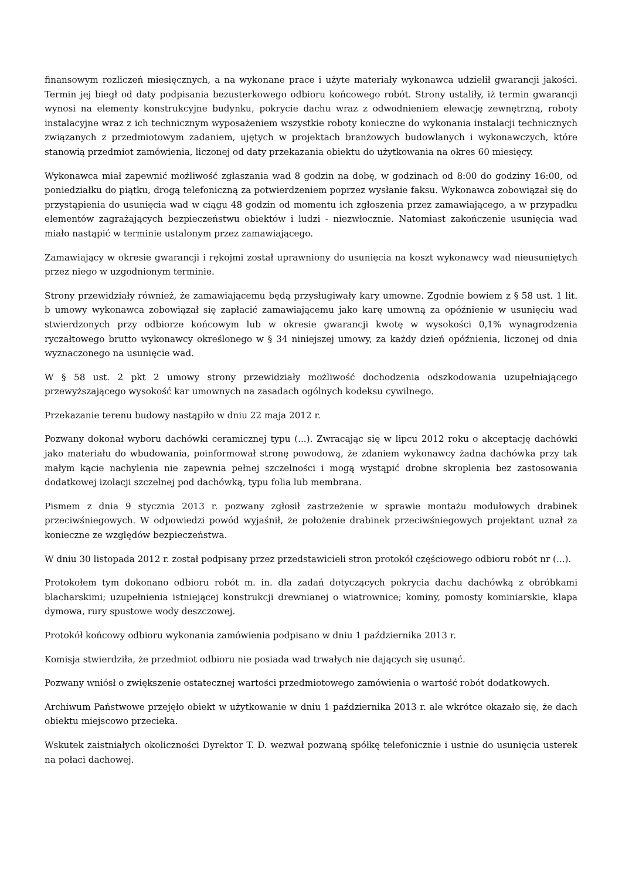finansowym rozliczeń miesięcznych, a na wykonane prace i użyte materiały wykonawca udzielił gwarancji jakości. Termin jej biegł od daty podpisania bezusterkowego odbioru końcowego robót. Strony ustaliły, iż termin gwarancji wynosi na elementy konstrukcyjne budynku, pokrycie dachu wraz z odwodnieniem elewację zewnętrzną, roboty instalacyjne wraz z ich technicznym wyposażeniem wszystkie roboty konieczne do wykonania instalacji technicznych związanych z przedmiotowym zadaniem, ujętych w projektach branżowych budowlanych i wykonawczych, które stanowią przedmiot zamówienia, liczonej od daty przekazania obiektu do użytkowania na okres 60 miesięcy.
Wykonawca miał zapewnić możliwość zgłaszania wad 8 godzin na dobę, w godzinach od 8:00 do godziny 16:00, od poniedziałku do piątku, drogą telefoniczną za potwierdzeniem poprzez wysłanie faksu. Wykonawca zobowiązał się do przystąpienia do usunięcia wad w ciągu 48 godzin od momentu ich zgłoszenia przez zamawiającego, a w przypadku elementów zagrażających bezpieczeństwu obiektów i ludzi - niezwłocznie. Natomiast zakończenie usunięcia wad miało nastąpić w terminie ustalonym przez zamawiającego.
Zamawiający w okresie gwarancji i rękojmi został uprawniony do usunięcia na koszt wykonawcy wad nieusuniętych przez niego w uzgodnionym terminie.
Strony przewidziały również, że zamawiającemu będą przysługiwały kary umowne. Zgodnie bowiem z § 58 ust. 1 lit. b umowy wykonawca zobowiązał się zapłacić zamawiającemu jako karę umowną za opóźnienie w usunięciu wad stwierdzonych przy odbiorze końcowym lub w okresie gwarancji kwotę w wysokości 0,1% wynagrodzenia ryczałtowego brutto wykonawcy określonego w § 34 niniejszej umowy, za każdy dzień opóźnienia, liczonej od dnia wyznaczonego na usunięcie wad.
W § 58 ust. 2 pkt 2 umowy strony przewidziały możliwość dochodzenia odszkodowania uzupełniającego przewyższającego wysokość kar umownych na zasadach ogólnych kodeksu cywilnego.
Przekazanie terenu budowy nastąpiło w dniu 22 maja 2012 r.
Pozwany dokonał wyboru dachówki ceramicznej typu (...). Zwracając się w lipcu 2012 roku o akceptację dachówki jako materiału do wbudowania, poinformował stronę powodową, że zdaniem wykonawcy żadna dachówka przy tak małym kącie nachylenia nie zapewnia pełnej szczelności i mogą wystąpić drobne skroplenia bez zastosowania dodatkowej izolacji szczelnej pod dachówką, typu folia lub membrana.
Pismem z dnia 9 stycznia 2013 r. pozwany zgłosił zastrzeżenie w sprawie montażu modułowych drabinek przeciwśniegowych. W odpowiedzi powód wyjaśnił, że położenie drabinek przeciwśniegowych projektant uznał za konieczne ze względów bezpieczeństwa.
W dniu 30 listopada 2012 r. został podpisany przez przedstawicieli stron protokół częściowego odbioru robót nr (...).
Protokołem tym dokonano odbioru robót m. in. dla zadań dotyczących pokrycia dachu dachówką z obróbkami blacharskimi; uzupełnienia istniejącej konstrukcji drewnianej o wiatrownice; kominy, pomosty kominiarskie, klapa dymowa, rury spustowe wody deszczowej.
Protokół końcowy odbioru wykonania zamówienia podpisano w dniu 1 października 2013 r.
Komisja stwierdziła, że przedmiot odbioru nie posiada wad trwałych nie dających się usunąć.
Pozwany wniósł o zwiększenie ostatecznej wartości przedmiotowego zamówienia o wartość robót dodatkowych.
Archiwum Państwowe przejęło obiekt w użytkowanie w dniu 1 października 2013 r. ale wkrótce okazało się, że dach obiektu miejscowo przecieka.
Wskutek zaistniałych okoliczności Dyrektor T. D. wezwał pozwaną spółkę telefonicznie i ustnie do usunięcia usterek na połaci dachowej.